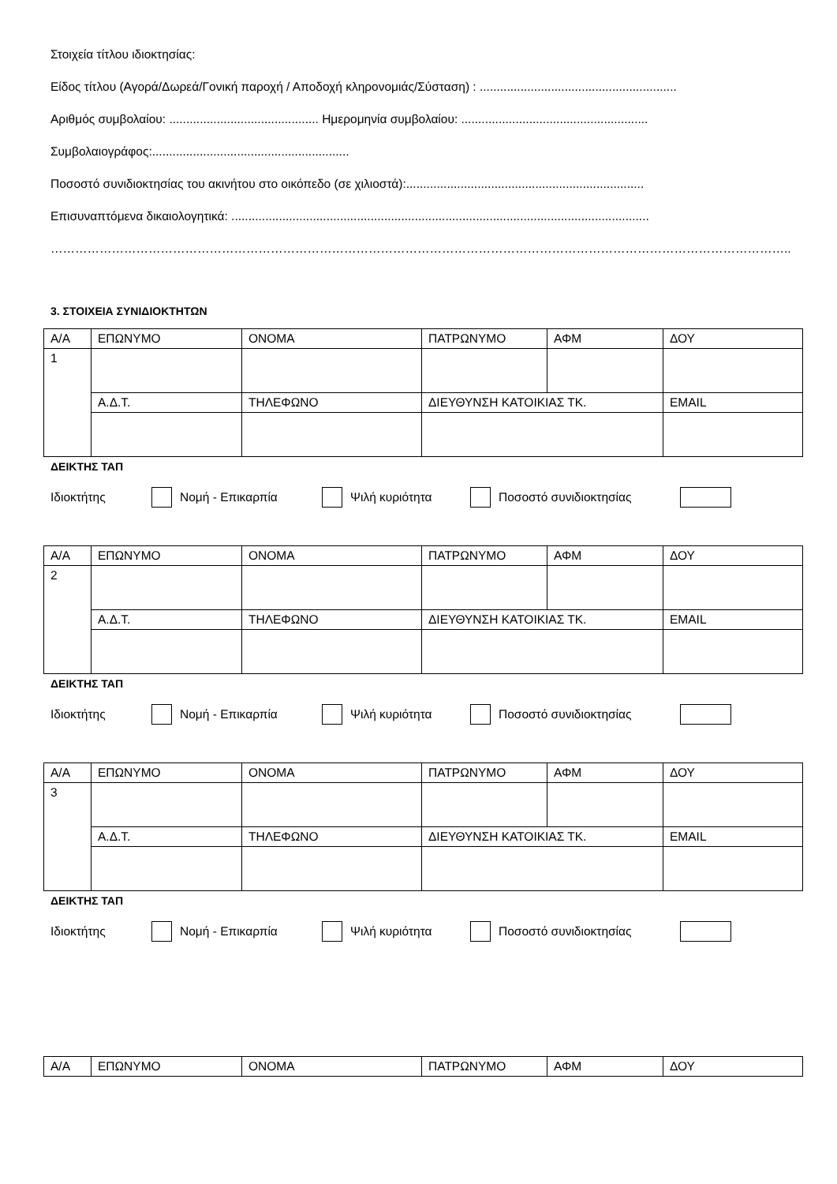Στοιχεία τίτλου ιδιοκτησίας:
Είδος τίτλου (Αγορά/Δωρεά/Γονική παροχή / Αποδοχή κληρονομιάς/Σύσταση) : ..........................................................
Αριθμός συμβολαίου: ............................................ Ημερομηνία συμβολαίου: .......................................................
Συμβολαιογράφος:..........................................................
Ποσοστό συνιδιοκτησίας του ακινήτου στο οικόπεδο (σε χιλιοστά):......................................................................
Επισυναπτόμενα δικαιολογητικά: ...........................................................................................................................
………………………………………………………………………………………………………………………………………………………………..
3. ΣΤΟΙΧΕΙΑ ΣΥΝΙΔΙΟΚΤΗΤΩΝ
| Α/Α | ΕΠΩΝΥΜΟ | ΟΝΟΜΑ | ΠΑΤΡΩΝΥΜΟ | ΑΦΜ | ΔΟΥ |
| 1 | | | | | |
| | Α.Δ.Τ. | ΤΗΛΕΦΩΝΟ | ΔΙΕΥΘΥΝΣΗ ΚΑΤΟΙΚΙΑΣ ΤΚ. | | EMAIL |
ΔΕΙΚΤΗΣ ΤΑΠ
Ιδιοκτήτης Νομή - Επικαρπία Ψιλή κυριότητα Ποσοστό συνιδιοκτησίας
| Α/Α | ΕΠΩΝΥΜΟ | ΟΝΟΜΑ | ΠΑΤΡΩΝΥΜΟ | ΑΦΜ | ΔΟΥ |
| 2 | | | | | |
| | Α.Δ.Τ. | ΤΗΛΕΦΩΝΟ | ΔΙΕΥΘΥΝΣΗ ΚΑΤΟΙΚΙΑΣ ΤΚ. | | EMAIL |
ΔΕΙΚΤΗΣ ΤΑΠ
Ιδιοκτήτης Νομή - Επικαρπία Ψιλή κυριότητα Ποσοστό συνιδιοκτησίας
| Α/Α | ΕΠΩΝΥΜΟ | ΟΝΟΜΑ | ΠΑΤΡΩΝΥΜΟ | ΑΦΜ | ΔΟΥ |
| 3 | | | | | |
| | Α.Δ.Τ. | ΤΗΛΕΦΩΝΟ | ΔΙΕΥΘΥΝΣΗ ΚΑΤΟΙΚΙΑΣ ΤΚ. | | EMAIL |
ΔΕΙΚΤΗΣ ΤΑΠ
Ιδιοκτήτης Νομή - Επικαρπία Ψιλή κυριότητα Ποσοστό συνιδιοκτησίας
| Α/Α | ΕΠΩΝΥΜΟ | ΟΝΟΜΑ | ΠΑΤΡΩΝΥΜΟ | ΑΦΜ | ΔΟΥ |